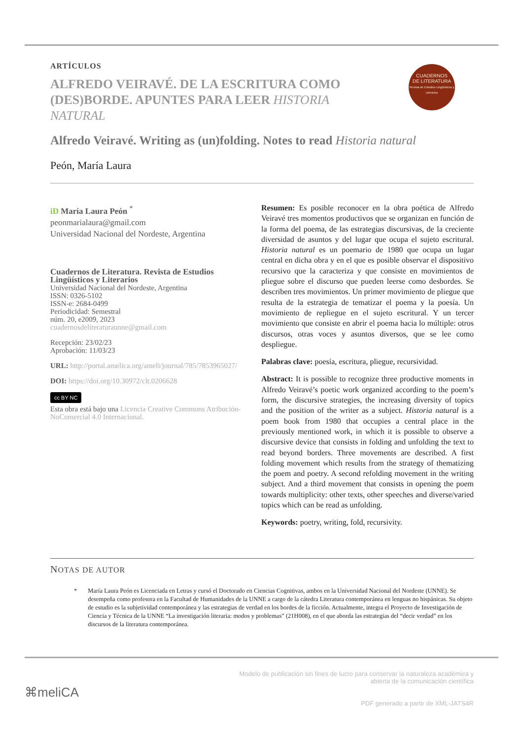CUADERNOS
DE LITERATURA
Revista de Estudios Lingüísticos y Literarios
ARTÍCULOS
ALFREDO VEIRAVÉ. DE LA ESCRITURA COMO (DES)BORDE. APUNTES PARA LEER HISTORIA NATURAL
Alfredo Veiravé. Writing as (un)folding. Notes to read Historia natural
Peón, María Laura
iD María Laura Peón <sup>*</sup>
peonmarialaura@gmail.com
Universidad Nacional del Nordeste, Argentina
Cuadernos de Literatura. Revista de Estudios Lingüísticos y Literarios
Universidad Nacional del Nordeste, Argentina
ISSN: 0326-5102
ISSN-e: 2684-0499
Periodicidad: Semestral
núm. 20, e2009, 2023
cuadernosdeliteraturaunne@gmail.com
Recepción: 23/02/23
Aprobación: 11/03/23
URL: http://portal.amelica.org/ameli/journal/785/7853965027/
DOI: https://doi.org/10.30972/clt.0206628
cc BY NC
Esta obra está bajo una Licencia Creative Commons Atribución-NoComercial 4.0 Internacional.
Resumen: Es posible reconocer en la obra poética de Alfredo Veiravé tres momentos productivos que se organizan en función de la forma del poema, de las estrategias discursivas, de la creciente diversidad de asuntos y del lugar que ocupa el sujeto escritural. Historia natural es un poemario de 1980 que ocupa un lugar central en dicha obra y en el que es posible observar el dispositivo recursivo que la caracteriza y que consiste en movimientos de pliegue sobre el discurso que pueden leerse como desbordes. Se describen tres movimientos. Un primer movimiento de pliegue que resulta de la estrategia de tematizar el poema y la poesía. Un movimiento de repliegue en el sujeto escritural. Y un tercer movimiento que consiste en abrir el poema hacia lo múltiple: otros discursos, otras voces y asuntos diversos, que se lee como despliegue.
Palabras clave: poesía, escritura, pliegue, recursividad.
Abstract: It is possible to recognize three productive moments in Alfredo Veiravé’s poetic work organized according to the poem’s form, the discursive strategies, the increasing diversity of topics and the position of the writer as a subject. Historia natural is a poem book from 1980 that occupies a central place in the previously mentioned work, in which it is possible to observe a discursive device that consists in folding and unfolding the text to read beyond borders. Three movements are described. A first folding movement which results from the strategy of thematizing the poem and poetry. A second refolding movement in the writing subject. And a third movement that consists in opening the poem towards multiplicity: other texts, other speeches and diverse/varied topics which can be read as unfolding.
Keywords: poetry, writing, fold, recursivity.
NOTAS DE AUTOR
* María Laura Peón es Licenciada en Letras y cursó el Doctorado en Ciencias Cognitivas, ambos en la Universidad Nacional del Nordeste (UNNE). Se desempeña como profesora en la Facultad de Humanidades de la UNNE a cargo de la cátedra Literatura contemporánea en lenguas no hispánicas. Su objeto de estudio es la subjetividad contemporánea y las estrategias de verdad en los bordes de la ficción. Actualmente, integra el Proyecto de Investigación de Ciencia y Técnica de la UNNE “La investigación literaria: modos y problemas” (21H008), en el que aborda las estrategias del “decir verdad” en los discursos de la literatura contemporánea.
⌘meliCA
Modelo de publicación sin fines de lucro para conservar la naturaleza académica y
abierta de la comunicación científica
PDF generado a partir de XML-JATS4R